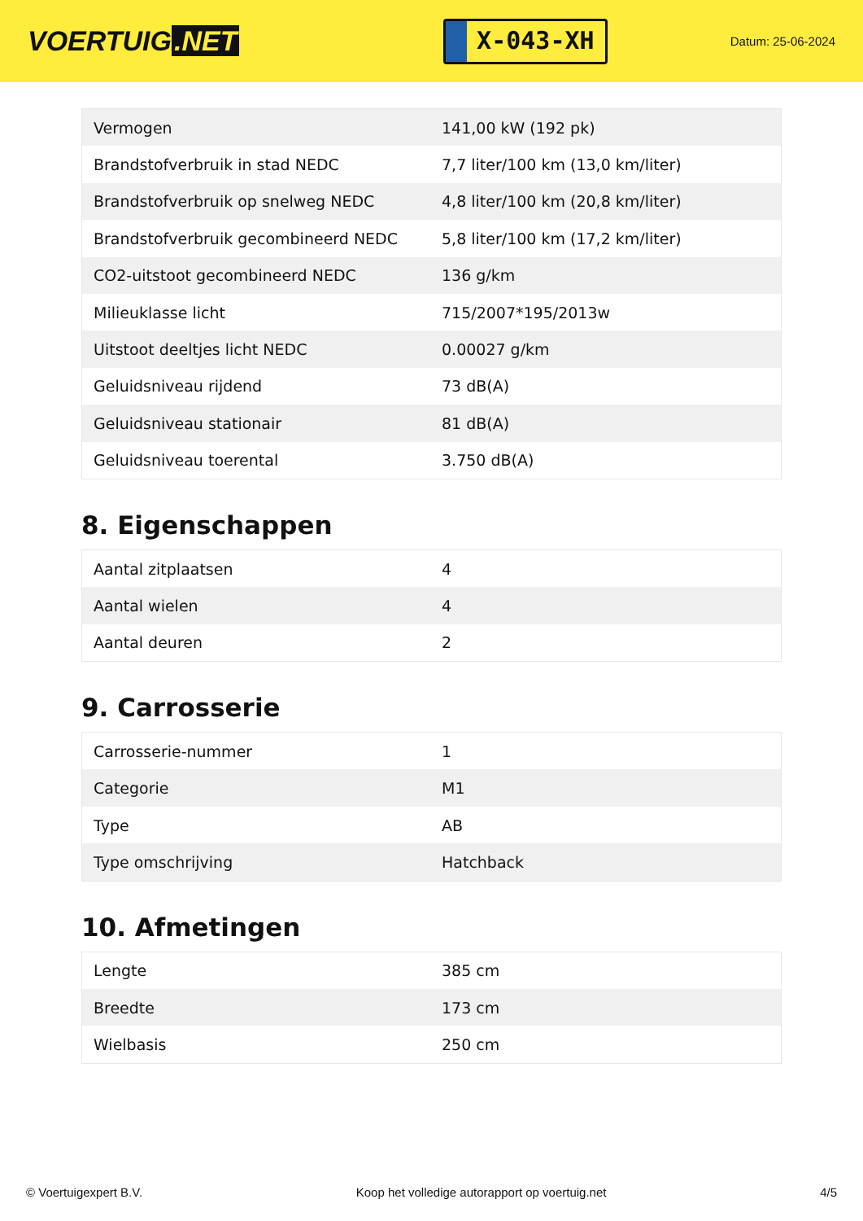VOERTUIG.NET
X-043-XH
Datum: 25-06-2024
| Vermogen | 141,00 kW (192 pk) |
| Brandstofverbruik in stad NEDC | 7,7 liter/100 km (13,0 km/liter) |
| Brandstofverbruik op snelweg NEDC | 4,8 liter/100 km (20,8 km/liter) |
| Brandstofverbruik gecombineerd NEDC | 5,8 liter/100 km (17,2 km/liter) |
| CO2-uitstoot gecombineerd NEDC | 136 g/km |
| Milieuklasse licht | 715/2007*195/2013w |
| Uitstoot deeltjes licht NEDC | 0.00027 g/km |
| Geluidsniveau rijdend | 73 dB(A) |
| Geluidsniveau stationair | 81 dB(A) |
| Geluidsniveau toerental | 3.750 dB(A) |
8. Eigenschappen
| Aantal zitplaatsen | 4 |
| Aantal wielen | 4 |
| Aantal deuren | 2 |
9. Carrosserie
| Carrosserie-nummer | 1 |
| Categorie | M1 |
| Type | AB |
| Type omschrijving | Hatchback |
10. Afmetingen
| Lengte | 385 cm |
| Breedte | 173 cm |
| Wielbasis | 250 cm |
© Voertuigexpert B.V. Koop het volledige autorapport op voertuig.net 4/5